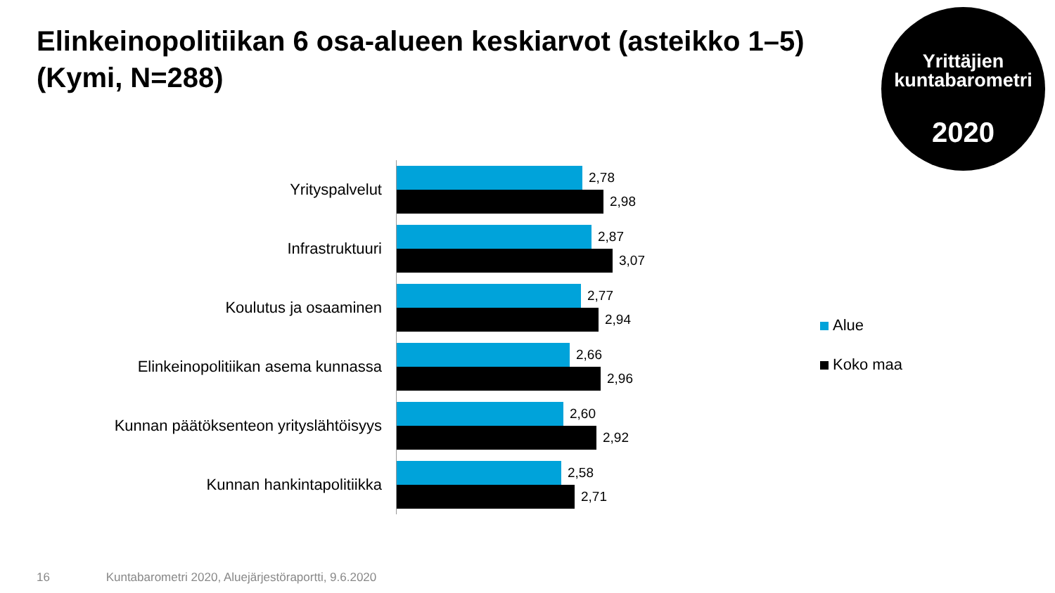Elinkeinopolitiikan 6 osa-alueen keskiarvot (asteikko 1–5) (Kymi, N=288)
Yrittäjien
kuntabarometri
2020
Yrityspalvelut
2,78
2,98
Infrastruktuuri
2,87
3,07
Koulutus ja osaaminen
2,77
2,94
Elinkeinopolitiikan asema kunnassa
2,66
2,96
Kunnan päätöksenteon yrityslähtöisyys
2,60
2,92
Kunnan hankintapolitiikka
2,58
2,71
Alue
Koko maa
16 Kuntabarometri 2020, Aluejärjestöraportti, 9.6.2020